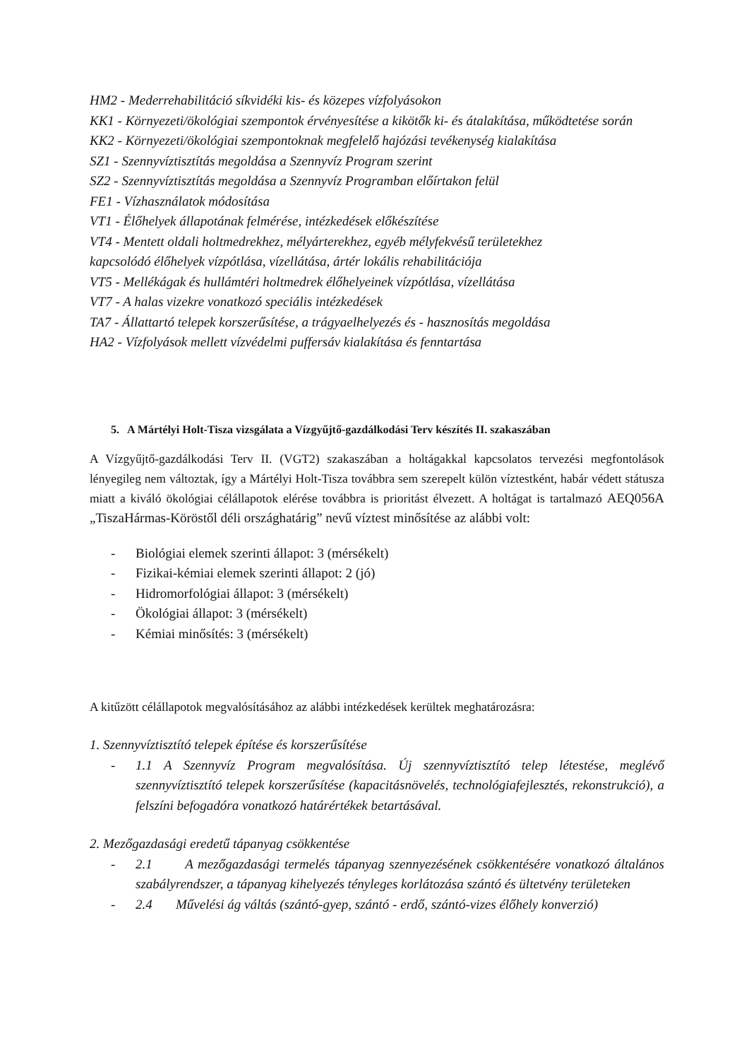HM2 - Mederrehabilitáció síkvidéki kis- és közepes vízfolyásokon
KK1 - Környezeti/ökológiai szempontok érvényesítése a kikötők ki- és átalakítása, működtetése során
KK2 - Környezeti/ökológiai szempontoknak megfelelő hajózási tevékenység kialakítása
SZ1 - Szennyvíztisztítás megoldása a Szennyvíz Program szerint
SZ2 - Szennyvíztisztítás megoldása a Szennyvíz Programban előírtakon felül
FE1 - Vízhasználatok módosítása
VT1 - Élőhelyek állapotának felmérése, intézkedések előkészítése
VT4 - Mentett oldali holtmedrekhez, mélyárterekhez, egyéb mélyfekvésű területekhez
kapcsolódó élőhelyek vízpótlása, vízellátása, ártér lokális rehabilitációja
VT5 - Mellékágak és hullámtéri holtmedrek élőhelyeinek vízpótlása, vízellátása
VT7 - A halas vizekre vonatkozó speciális intézkedések
TA7 - Állattartó telepek korszerűsítése, a trágyaelhelyezés és - hasznosítás megoldása
HA2 - Vízfolyások mellett vízvédelmi puffersáv kialakítása és fenntartása
5. A Mártélyi Holt-Tisza vizsgálata a Vízgyűjtő-gazdálkodási Terv készítés II. szakaszában
A Vízgyűjtő-gazdálkodási Terv II. (VGT2) szakaszában a holtágakkal kapcsolatos tervezési megfontolások lényegileg nem változtak, így a Mártélyi Holt-Tisza továbbra sem szerepelt külön víztestként, habár védett státusza miatt a kiváló ökológiai célállapotok elérése továbbra is prioritást élvezett. A holtágat is tartalmazó AEQ056A „TiszaHármas-Köröstől déli országhatárig” nevű víztest minősítése az alábbi volt:
- Biológiai elemek szerinti állapot: 3 (mérsékelt)
- Fizikai-kémiai elemek szerinti állapot: 2 (jó)
- Hidromorfológiai állapot: 3 (mérsékelt)
- Ökológiai állapot: 3 (mérsékelt)
- Kémiai minősítés: 3 (mérsékelt)
A kitűzött célállapotok megvalósításához az alábbi intézkedések kerültek meghatározásra:
1. Szennyvíztisztító telepek építése és korszerűsítése
- 1.1 A Szennyvíz Program megvalósítása. Új szennyvíztisztító telep létestése, meglévő szennyvíztisztító telepek korszerűsítése (kapacitásnövelés, technológiafejlesztés, rekonstrukció), a felszíni befogadóra vonatkozó határértékek betartásával.
2. Mezőgazdasági eredetű tápanyag csökkentése
- 2.1 A mezőgazdasági termelés tápanyag szennyezésének csökkentésére vonatkozó általános szabályrendszer, a tápanyag kihelyezés tényleges korlátozása szántó és ültetvény területeken
- 2.4 Művelési ág váltás (szántó-gyep, szántó - erdő, szántó-vizes élőhely konverzió)